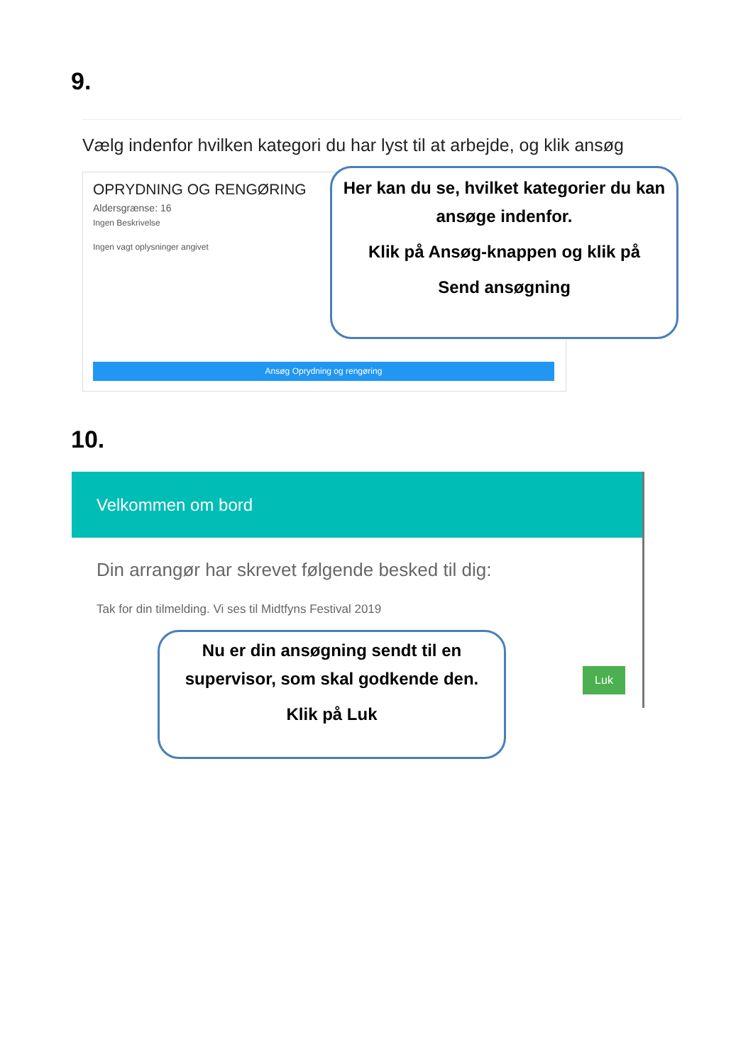9.
Vælg indenfor hvilken kategori du har lyst til at arbejde, og klik ansøg
OPRYDNING OG RENGØRING
Aldersgrænse: 16
Ingen Beskrivelse
Ingen vagt oplysninger angivet
Ansøg Oprydning og rengøring
Her kan du se, hvilket kategorier du kan ansøge indenfor.
Klik på Ansøg-knappen og klik på
Send ansøgning
10.
Velkommen om bord
Din arrangør har skrevet følgende besked til dig:
Tak for din tilmelding. Vi ses til Midtfyns Festival 2019
Luk
Nu er din ansøgning sendt til en supervisor, som skal godkende den.
Klik på Luk